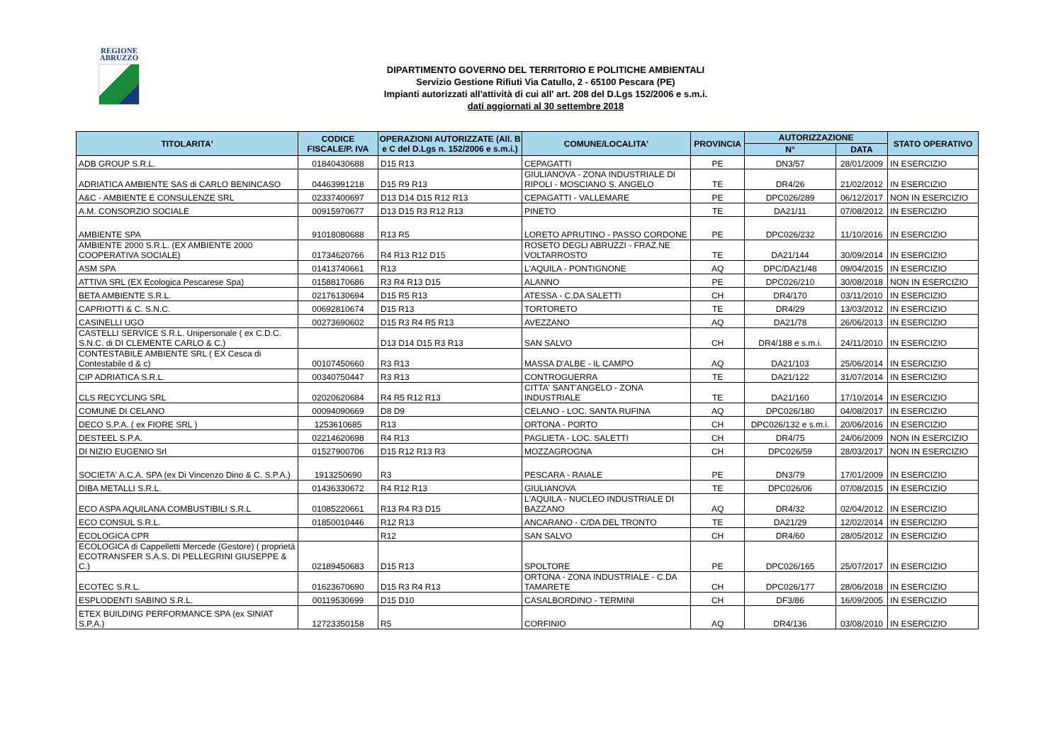REGIONE
ABRUZZO
DIPARTIMENTO GOVERNO DEL TERRITORIO E POLITICHE AMBIENTALI
Servizio Gestione Rifiuti Via Catullo, 2 - 65100 Pescara (PE)
Impianti autorizzati all'attività di cui all' art. 208 del D.Lgs 152/2006 e s.m.i.
dati aggiornati al 30 settembre 2018
| TITOLARITA' | CODICE FISCALE/P. IVA | OPERAZIONI AUTORIZZATE (All. B e C del D.Lgs n. 152/2006 e s.m.i.) | COMUNE/LOCALITA' | PROVINCIA | AUTORIZZAZIONE | | STATO OPERATIVO |
| --- | --- | --- | --- | --- | --- | --- | --- |
| | | | | | N° | DATA | |
| ADB GROUP S.R.L. | 01840430688 | D15 R13 | CEPAGATTI | PE | DN3/57 | 28/01/2009 | IN ESERCIZIO |
| ADRIATICA AMBIENTE SAS di CARLO BENINCASO | 04463991218 | D15 R9 R13 | GIULIANOVA - ZONA INDUSTRIALE DI RIPOLI - MOSCIANO S. ANGELO | TE | DR4/26 | 21/02/2012 | IN ESERCIZIO |
| A&C - AMBIENTE E CONSULENZE SRL | 02337400697 | D13 D14 D15 R12 R13 | CEPAGATTI - VALLEMARE | PE | DPC026/289 | 06/12/2017 | NON IN ESERCIZIO |
| A.M. CONSORZIO SOCIALE | 00915970677 | D13 D15 R3 R12 R13 | PINETO | TE | DA21/11 | 07/08/2012 | IN ESERCIZIO |
| AMBIENTE SPA | 91018080688 | R13 R5 | LORETO APRUTINO - PASSO CORDONE | PE | DPC026/232 | 11/10/2016 | IN ESERCIZIO |
| AMBIENTE 2000 S.R.L. (EX AMBIENTE 2000 COOPERATIVA SOCIALE) | 01734620766 | R4 R13 R12 D15 | ROSETO DEGLI ABRUZZI - FRAZ.NE VOLTARROSTO | TE | DA21/144 | 30/09/2014 | IN ESERCIZIO |
| ASM SPA | 01413740661 | R13 | L'AQUILA - PONTIGNONE | AQ | DPC/DA21/48 | 09/04/2015 | IN ESERCIZIO |
| ATTIVA SRL (EX Ecologica Pescarese Spa) | 01588170686 | R3 R4 R13 D15 | ALANNO | PE | DPC026/210 | 30/08/2018 | NON IN ESERCIZIO |
| BETA AMBIENTE S.R.L. | 02176130694 | D15 R5 R13 | ATESSA - C.DA SALETTI | CH | DR4/170 | 03/11/2010 | IN ESERCIZIO |
| CAPRIOTTI & C. S.N.C. | 00692810674 | D15 R13 | TORTORETO | TE | DR4/29 | 13/03/2012 | IN ESERCIZIO |
| CASINELLI UGO | 00273690602 | D15 R3 R4 R5 R13 | AVEZZANO | AQ | DA21/78 | 26/06/2013 | IN ESERCIZIO |
| CASTELLI SERVICE S.R.L. Unipersonale ( ex C.D.C. S.N.C. di DI CLEMENTE CARLO & C.) | | D13 D14 D15 R3 R13 | SAN SALVO | CH | DR4/188 e s.m.i. | 24/11/2010 | IN ESERCIZIO |
| CONTESTABILE AMBIENTE SRL ( EX Cesca di Contestabile d & c) | 00107450660 | R3 R13 | MASSA D'ALBE - IL CAMPO | AQ | DA21/103 | 25/06/2014 | IN ESERCIZIO |
| CIP ADRIATICA S.R.L. | 00340750447 | R3 R13 | CONTROGUERRA | TE | DA21/122 | 31/07/2014 | IN ESERCIZIO |
| CLS RECYCLING SRL | 02020620684 | R4 R5 R12 R13 | CITTA' SANT'ANGELO - ZONA INDUSTRIALE | TE | DA21/160 | 17/10/2014 | IN ESERCIZIO |
| COMUNE DI CELANO | 00094090669 | D8 D9 | CELANO - LOC. SANTA RUFINA | AQ | DPC026/180 | 04/08/2017 | IN ESERCIZIO |
| DECO S.P.A. ( ex FIORE SRL ) | 1253610685 | R13 | ORTONA - PORTO | CH | DPC026/132 e s.m.i. | 20/06/2016 | IN ESERCIZIO |
| DESTEEL S.P.A. | 02214620698 | R4 R13 | PAGLIETA - LOC. SALETTI | CH | DR4/75 | 24/06/2009 | NON IN ESERCIZIO |
| DI NIZIO EUGENIO Srl | 01527900706 | D15 R12 R13 R3 | MOZZAGROGNA | CH | DPC026/59 | 28/03/2017 | NON IN ESERCIZIO |
| SOCIETA' A.C.A. SPA (ex Di Vincenzo Dino & C. S.P.A.) | 1913250690 | R3 | PESCARA - RAIALE | PE | DN3/79 | 17/01/2009 | IN ESERCIZIO |
| DIBA METALLI S.R.L. | 01436330672 | R4 R12 R13 | GIULIANOVA | TE | DPC026/06 | 07/08/2015 | IN ESERCIZIO |
| ECO ASPA AQUILANA COMBUSTIBILI S.R.L | 01085220661 | R13 R4 R3 D15 | L'AQUILA - NUCLEO INDUSTRIALE DI BAZZANO | AQ | DR4/32 | 02/04/2012 | IN ESERCIZIO |
| ECO CONSUL S.R.L. | 01850010446 | R12 R13 | ANCARANO - C/DA DEL TRONTO | TE | DA21/29 | 12/02/2014 | IN ESERCIZIO |
| ECOLOGICA CPR | | R12 | SAN SALVO | CH | DR4/60 | 28/05/2012 | IN ESERCIZIO |
| ECOLOGICA di Cappelletti Mercede (Gestore) ( proprietà ECOTRANSFER S.A.S. DI PELLEGRINI GIUSEPPE & C.) | 02189450683 | D15 R13 | SPOLTORE | PE | DPC026/165 | 25/07/2017 | IN ESERCIZIO |
| ECOTEC S.R.L. | 01623670690 | D15 R3 R4 R13 | ORTONA - ZONA INDUSTRIALE - C.DA TAMARETE | CH | DPC026/177 | 28/06/2018 | IN ESERCIZIO |
| ESPLODENTI SABINO S.R.L. | 00119530699 | D15 D10 | CASALBORDINO - TERMINI | CH | DF3/86 | 16/09/2005 | IN ESERCIZIO |
| ETEX BUILDING PERFORMANCE SPA (ex SINIAT S.P.A.) | 12723350158 | R5 | CORFINIO | AQ | DR4/136 | 03/08/2010 | IN ESERCIZIO |